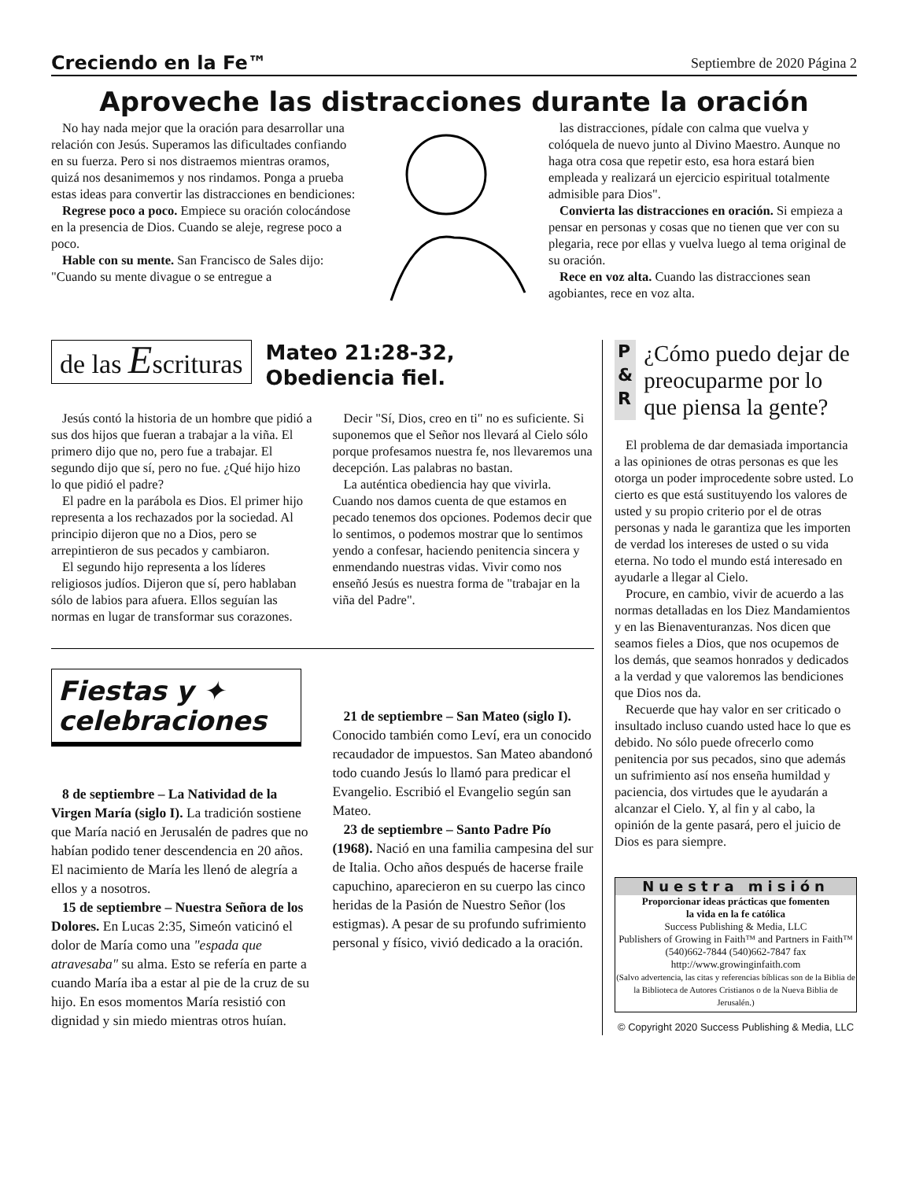Creciendo en la Fe™ Septiembre de 2020 Página 2
Aproveche las distracciones durante la oración
No hay nada mejor que la oración para desarrollar una relación con Jesús. Superamos las dificultades confiando en su fuerza. Pero si nos distraemos mientras oramos, quizá nos desanimemos y nos rindamos. Ponga a prueba estas ideas para convertir las distracciones en bendiciones:
Regrese poco a poco. Empiece su oración colocándose en la presencia de Dios. Cuando se aleje, regrese poco a poco.
Hable con su mente. San Francisco de Sales dijo: "Cuando su mente divague o se entregue a
las distracciones, pídale con calma que vuelva y colóquela de nuevo junto al Divino Maestro. Aunque no haga otra cosa que repetir esto, esa hora estará bien empleada y realizará un ejercicio espiritual totalmente admisible para Dios".
Convierta las distracciones en oración. Si empieza a pensar en personas y cosas que no tienen que ver con su plegaria, rece por ellas y vuelva luego al tema original de su oración.
Rece en voz alta. Cuando las distracciones sean agobiantes, rece en voz alta.
de las Escrituras Mateo 21:28-32,
Obediencia fiel.
Jesús contó la historia de un hombre que pidió a sus dos hijos que fueran a trabajar a la viña. El primero dijo que no, pero fue a trabajar. El segundo dijo que sí, pero no fue. ¿Qué hijo hizo lo que pidió el padre?
El padre en la parábola es Dios. El primer hijo representa a los rechazados por la sociedad. Al principio dijeron que no a Dios, pero se arrepintieron de sus pecados y cambiaron.
El segundo hijo representa a los líderes religiosos judíos. Dijeron que sí, pero hablaban sólo de labios para afuera. Ellos seguían las normas en lugar de transformar sus corazones.
Decir "Sí, Dios, creo en ti" no es suficiente. Si suponemos que el Señor nos llevará al Cielo sólo porque profesamos nuestra fe, nos llevaremos una decepción. Las palabras no bastan.
La auténtica obediencia hay que vivirla. Cuando nos damos cuenta de que estamos en pecado tenemos dos opciones. Podemos decir que lo sentimos, o podemos mostrar que lo sentimos yendo a confesar, haciendo penitencia sincera y enmendando nuestras vidas. Vivir como nos enseñó Jesús es nuestra forma de "trabajar en la viña del Padre".
Fiestas y ✦
celebraciones
8 de septiembre – La Natividad de la Virgen María (siglo I). La tradición sostiene que María nació en Jerusalén de padres que no habían podido tener descendencia en 20 años. El nacimiento de María les llenó de alegría a ellos y a nosotros.
15 de septiembre – Nuestra Señora de los Dolores. En Lucas 2:35, Simeón vaticinó el dolor de María como una "espada que atravesaba" su alma. Esto se refería en parte a cuando María iba a estar al pie de la cruz de su hijo. En esos momentos María resistió con dignidad y sin miedo mientras otros huían.
21 de septiembre – San Mateo (siglo I). Conocido también como Leví, era un conocido recaudador de impuestos. San Mateo abandonó todo cuando Jesús lo llamó para predicar el Evangelio. Escribió el Evangelio según san Mateo.
23 de septiembre – Santo Padre Pío (1968). Nació en una familia campesina del sur de Italia. Ocho años después de hacerse fraile capuchino, aparecieron en su cuerpo las cinco heridas de la Pasión de Nuestro Señor (los estigmas). A pesar de su profundo sufrimiento personal y físico, vivió dedicado a la oración.
P
&
R
¿Cómo puedo dejar de preocuparme por lo que piensa la gente?
El problema de dar demasiada importancia a las opiniones de otras personas es que les otorga un poder improcedente sobre usted. Lo cierto es que está sustituyendo los valores de usted y su propio criterio por el de otras personas y nada le garantiza que les importen de verdad los intereses de usted o su vida eterna. No todo el mundo está interesado en ayudarle a llegar al Cielo.
Procure, en cambio, vivir de acuerdo a las normas detalladas en los Diez Mandamientos y en las Bienaventuranzas. Nos dicen que seamos fieles a Dios, que nos ocupemos de los demás, que seamos honrados y dedicados a la verdad y que valoremos las bendiciones que Dios nos da.
Recuerde que hay valor en ser criticado o insultado incluso cuando usted hace lo que es debido. No sólo puede ofrecerlo como penitencia por sus pecados, sino que además un sufrimiento así nos enseña humildad y paciencia, dos virtudes que le ayudarán a alcanzar el Cielo. Y, al fin y al cabo, la opinión de la gente pasará, pero el juicio de Dios es para siempre.
Nuestra misión
Proporcionar ideas prácticas que fomenten
la vida en la fe católica
Success Publishing & Media, LLC
Publishers of Growing in Faith™ and Partners in Faith™
(540)662-7844 (540)662-7847 fax
http://www.growinginfaith.com
(Salvo advertencia, las citas y referencias bíblicas son de la Biblia de la Biblioteca de Autores Cristianos o de la Nueva Biblia de Jerusalén.)
© Copyright 2020 Success Publishing & Media, LLC